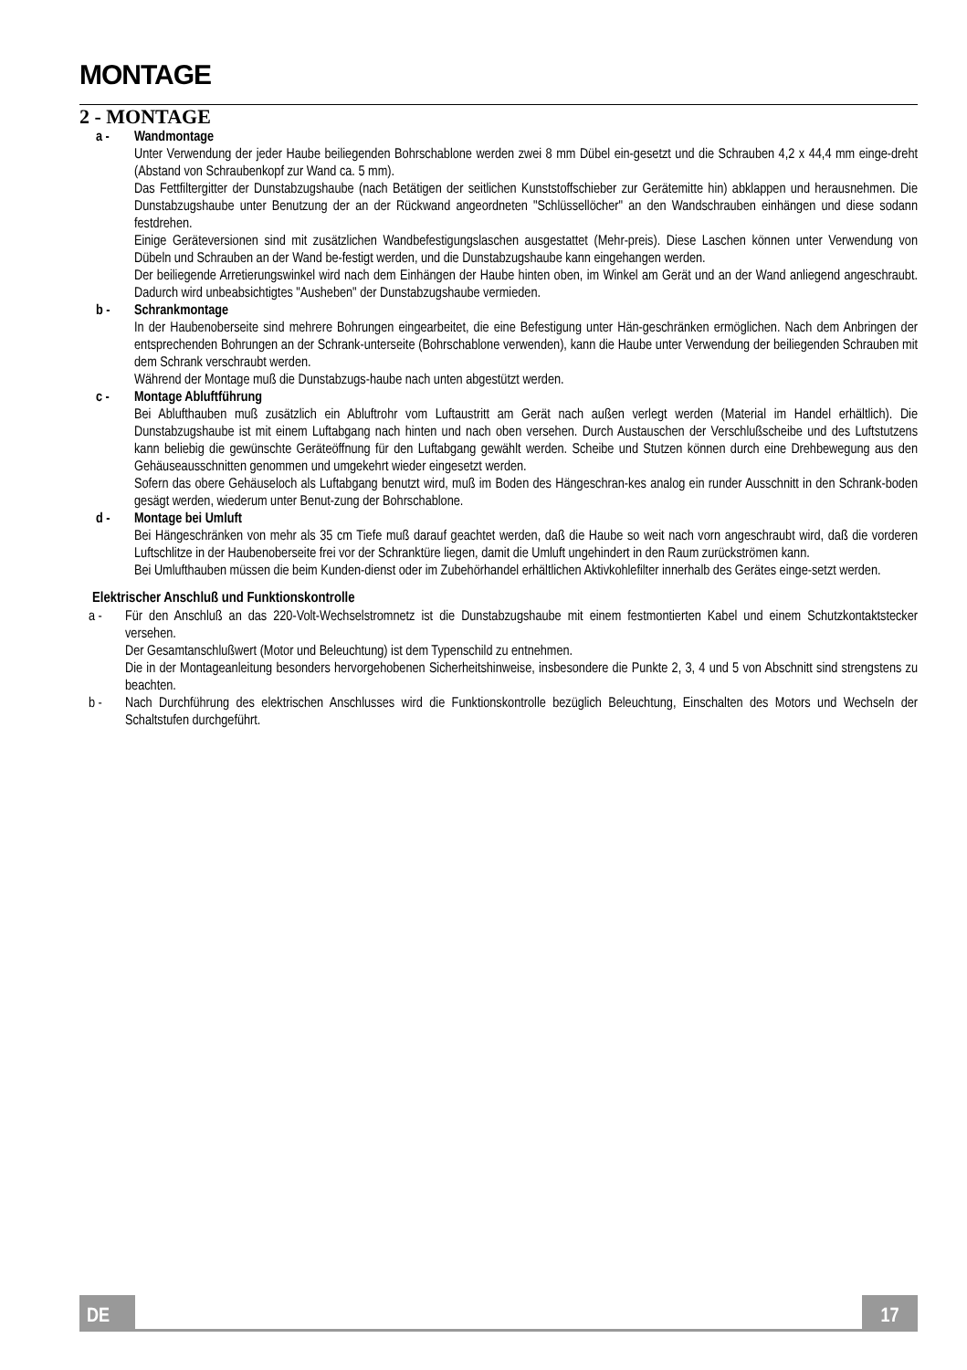MONTAGE
2 - MONTAGE
a - Wandmontage
Unter Verwendung der jeder Haube beiliegenden Bohrschablone werden zwei 8 mm Dübel ein-gesetzt und die Schrauben 4,2 x 44,4 mm einge-dreht (Abstand von Schraubenkopf zur Wand ca. 5 mm).
Das Fettfiltergitter der Dunstabzugshaube (nach Betätigen der seitlichen Kunststoffschieber zur Gerätemitte hin) abklappen und herausnehmen. Die Dunstabzugshaube unter Benutzung der an der Rückwand angeordneten "Schlüssellöcher" an den Wandschrauben einhängen und diese sodann festdrehen.
Einige Geräteversionen sind mit zusätzlichen Wandbefestigungslaschen ausgestattet (Mehr-preis). Diese Laschen können unter Verwendung von Dübeln und Schrauben an der Wand be-festigt werden, und die Dunstabzugshaube kann eingehangen werden.
Der beiliegende Arretierungswinkel wird nach dem Einhängen der Haube hinten oben, im Winkel am Gerät und an der Wand anliegend angeschraubt. Dadurch wird unbeabsichtigtes "Ausheben" der Dunstabzugshaube vermieden.
b - Schrankmontage
In der Haubenoberseite sind mehrere Bohrungen eingearbeitet, die eine Befestigung unter Hän-geschränken ermöglichen. Nach dem Anbringen der entsprechenden Bohrungen an der Schrank-unterseite (Bohrschablone verwenden), kann die Haube unter Verwendung der beiliegenden Schrauben mit dem Schrank verschraubt werden.
Während der Montage muß die Dunstabzugs-haube nach unten abgestützt werden.
c - Montage Abluftführung
Bei Ablufthauben muß zusätzlich ein Abluftrohr vom Luftaustritt am Gerät nach außen verlegt werden (Material im Handel erhältlich). Die Dunstabzugshaube ist mit einem Luftabgang nach hinten und nach oben versehen. Durch Austauschen der Verschlußscheibe und des Luftstutzens kann beliebig die gewünschte Geräteöffnung für den Luftabgang gewählt werden. Scheibe und Stutzen können durch eine Drehbewegung aus den Gehäuseausschnitten genommen und umgekehrt wieder eingesetzt werden.
Sofern das obere Gehäuseloch als Luftabgang benutzt wird, muß im Boden des Hängeschran-kes analog ein runder Ausschnitt in den Schrank-boden gesägt werden, wiederum unter Benut-zung der Bohrschablone.
d - Montage bei Umluft
Bei Hängeschränken von mehr als 35 cm Tiefe muß darauf geachtet werden, daß die Haube so weit nach vorn angeschraubt wird, daß die vorderen Luftschlitze in der Haubenoberseite frei vor der Schranktüre liegen, damit die Umluft ungehindert in den Raum zurückströmen kann.
Bei Umlufthauben müssen die beim Kunden-dienst oder im Zubehörhandel erhältlichen Aktivkohlefilter innerhalb des Gerätes einge-setzt werden.
Elektrischer Anschluß und Funktionskontrolle
a - Für den Anschluß an das 220-Volt-Wechselstromnetz ist die Dunstabzugshaube mit einem festmontierten Kabel und einem Schutzkontaktstecker versehen.
Der Gesamtanschlußwert (Motor und Beleuchtung) ist dem Typenschild zu entnehmen.
Die in der Montageanleitung besonders hervorgehobenen Sicherheitshinweise, insbesondere die Punkte 2, 3, 4 und 5 von Abschnitt sind strengstens zu beachten.
b - Nach Durchführung des elektrischen Anschlusses wird die Funktionskontrolle bezüglich Beleuchtung, Einschalten des Motors und Wechseln der Schaltstufen durchgeführt.
DE 17